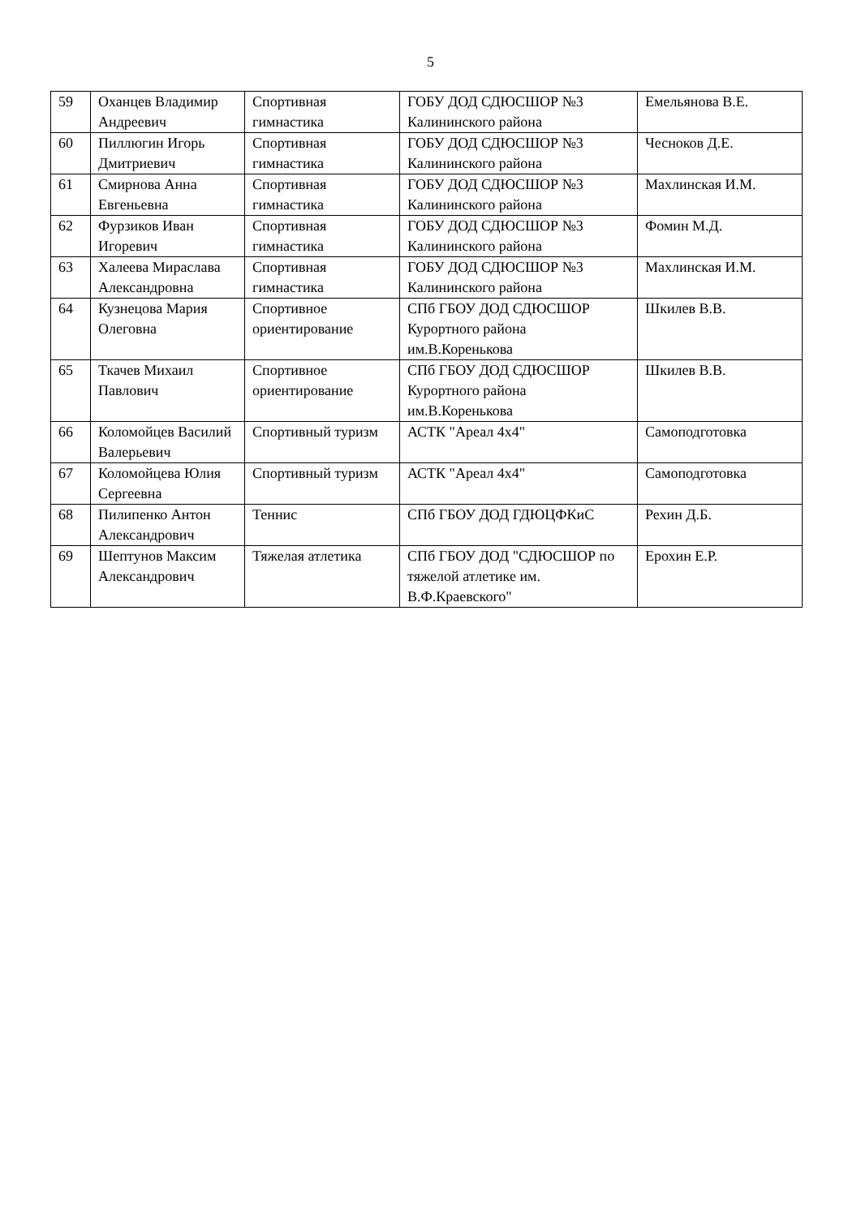5
| 59 | Оханцев Владимир Андреевич | Спортивная гимнастика | ГОБУ ДОД СДЮСШОР №3 Калининского района | Емельянова В.Е. |
| 60 | Пиллюгин Игорь Дмитриевич | Спортивная гимнастика | ГОБУ ДОД СДЮСШОР №3 Калининского района | Чесноков Д.Е. |
| 61 | Смирнова Анна Евгеньевна | Спортивная гимнастика | ГОБУ ДОД СДЮСШОР №3 Калининского района | Махлинская И.М. |
| 62 | Фурзиков Иван Игоревич | Спортивная гимнастика | ГОБУ ДОД СДЮСШОР №3 Калининского района | Фомин М.Д. |
| 63 | Халеева Мираслава Александровна | Спортивная гимнастика | ГОБУ ДОД СДЮСШОР №3 Калининского района | Махлинская И.М. |
| 64 | Кузнецова Мария Олеговна | Спортивное ориентирование | СПб ГБОУ ДОД СДЮСШОР Курортного района им.В.Коренькова | Шкилев В.В. |
| 65 | Ткачев Михаил Павлович | Спортивное ориентирование | СПб ГБОУ ДОД СДЮСШОР Курортного района им.В.Коренькова | Шкилев В.В. |
| 66 | Коломойцев Василий Валерьевич | Спортивный туризм | АСТК "Ареал 4х4" | Самоподготовка |
| 67 | Коломойцева Юлия Сергеевна | Спортивный туризм | АСТК "Ареал 4х4" | Самоподготовка |
| 68 | Пилипенко Антон Александрович | Теннис | СПб ГБОУ ДОД ГДЮЦФКиС | Рехин Д.Б. |
| 69 | Шептунов Максим Александрович | Тяжелая атлетика | СПб ГБОУ ДОД "СДЮСШОР по тяжелой атлетике им. В.Ф.Краевского" | Ерохин Е.Р. |